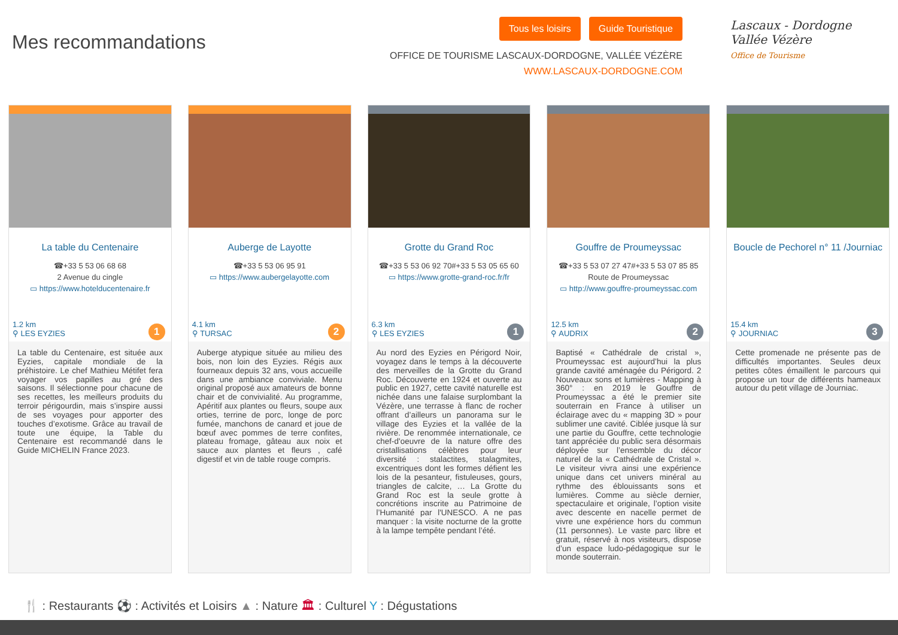Mes recommandations
Tous les loisirs Guide Touristique
OFFICE DE TOURISME LASCAUX-DORDOGNE, VALLÉE VÉZÈRE
WWW.LASCAUX-DORDOGNE.COM
Lascaux - Dordogne
Vallée Vézère
Office de Tourisme
La table du Centenaire
☎+33 5 53 06 68 68
2 Avenue du cingle
▭ https://www.hotelducentenaire.fr
1.2 km
⚲ LES EYZIES
1
La table du Centenaire, est située aux Eyzies, capitale mondiale de la préhistoire. Le chef Mathieu Métifet fera voyager vos papilles au gré des saisons. Il sélectionne pour chacune de ses recettes, les meilleurs produits du terroir périgourdin, mais s’inspire aussi de ses voyages pour apporter des touches d’exotisme. Grâce au travail de toute une équipe, la Table du Centenaire est recommandé dans le Guide MICHELIN France 2023.
Auberge de Layotte
☎+33 5 53 06 95 91
▭ https://www.aubergelayotte.com
4.1 km
⚲ TURSAC
2
Auberge atypique située au milieu des bois, non loin des Eyzies. Régis aux fourneaux depuis 32 ans, vous accueille dans une ambiance conviviale. Menu original proposé aux amateurs de bonne chair et de convivialité. Au programme, Apéritif aux plantes ou fleurs, soupe aux orties, terrine de porc, longe de porc fumée, manchons de canard et joue de bœuf avec pommes de terre confites, plateau fromage, gâteau aux noix et sauce aux plantes et fleurs , café digestif et vin de table rouge compris.
Grotte du Grand Roc
☎+33 5 53 06 92 70#+33 5 53 05 65 60
▭ https://www.grotte-grand-roc.fr/fr
6.3 km
⚲ LES EYZIES
1
Au nord des Eyzies en Périgord Noir, voyagez dans le temps à la découverte des merveilles de la Grotte du Grand Roc. Découverte en 1924 et ouverte au public en 1927, cette cavité naturelle est nichée dans une falaise surplombant la Vézère, une terrasse à flanc de rocher offrant d’ailleurs un panorama sur le village des Eyzies et la vallée de la rivière. De renommée internationale, ce chef-d'oeuvre de la nature offre des cristallisations célèbres pour leur diversité : stalactites, stalagmites, excentriques dont les formes défient les lois de la pesanteur, fistuleuses, gours, triangles de calcite, … La Grotte du Grand Roc est la seule grotte à concrétions inscrite au Patrimoine de l’Humanité par l'UNESCO. A ne pas manquer : la visite nocturne de la grotte à la lampe tempête pendant l’été.
Gouffre de Proumeyssac
☎+33 5 53 07 27 47#+33 5 53 07 85 85
Route de Proumeyssac
▭ http://www.gouffre-proumeyssac.com
12.5 km
⚲ AUDRIX
2
Baptisé « Cathédrale de cristal », Proumeyssac est aujourd’hui la plus grande cavité aménagée du Périgord. 2 Nouveaux sons et lumières - Mapping à 360° : en 2019 le Gouffre de Proumeyssac a été le premier site souterrain en France à utiliser un éclairage avec du « mapping 3D » pour sublimer une cavité. Ciblée jusque là sur une partie du Gouffre, cette technologie tant appréciée du public sera désormais déployée sur l’ensemble du décor naturel de la « Cathédrale de Cristal ». Le visiteur vivra ainsi une expérience unique dans cet univers minéral au rythme des éblouissants sons et lumières. Comme au siècle dernier, spectaculaire et originale, l’option visite avec descente en nacelle permet de vivre une expérience hors du commun (11 personnes). Le vaste parc libre et gratuit, réservé à nos visiteurs, dispose d’un espace ludo-pédagogique sur le monde souterrain.
Boucle de Pechorel n° 11 /Journiac
15.4 km
⚲ JOURNIAC
3
Cette promenade ne présente pas de difficultés importantes. Seules deux petites côtes émaillent le parcours qui propose un tour de différents hameaux autour du petit village de Journiac.
🍴 : Restaurants ⚽ : Activités et Loisirs ▲ : Nature 🏛 : Culturel Y : Dégustations